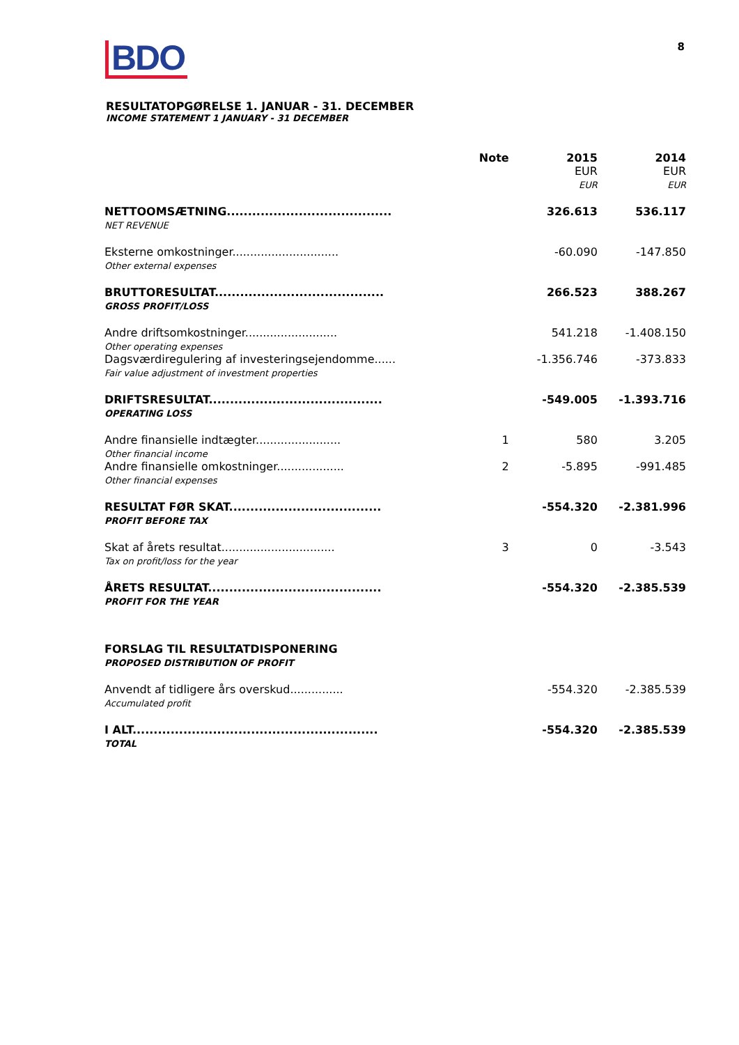BDO
8
RESULTATOPGØRELSE 1. JANUAR - 31. DECEMBER
INCOME STATEMENT 1 JANUARY - 31 DECEMBER
| | Note | 2015 EUR EUR | 2014 EUR EUR |
| NETTOOMSÆTNING....................................... NET REVENUE | | 326.613 | 536.117 |
| Eksterne omkostninger.............................. Other external expenses | | -60.090 | -147.850 |
| BRUTTORESULTAT........................................ GROSS PROFIT/LOSS | | 266.523 | 388.267 |
| Andre driftsomkostninger.......................... Other operating expenses | | 541.218 | -1.408.150 |
| Dagsværdiregulering af investeringsejendomme...... Fair value adjustment of investment properties | | -1.356.746 | -373.833 |
| DRIFTSRESULTAT......................................... OPERATING LOSS | | -549.005 | -1.393.716 |
| Andre finansielle indtægter........................ Other financial income | 1 | 580 | 3.205 |
| Andre finansielle omkostninger................... Other financial expenses | 2 | -5.895 | -991.485 |
| RESULTAT FØR SKAT.................................... PROFIT BEFORE TAX | | -554.320 | -2.381.996 |
| Skat af årets resultat................................ Tax on profit/loss for the year | 3 | 0 | -3.543 |
| ÅRETS RESULTAT......................................... PROFIT FOR THE YEAR | | -554.320 | -2.385.539 |
| FORSLAG TIL RESULTATDISPONERING PROPOSED DISTRIBUTION OF PROFIT | | | |
| Anvendt af tidligere års overskud............... Accumulated profit | | -554.320 | -2.385.539 |
| I ALT.......................................................... TOTAL | | -554.320 | -2.385.539 |